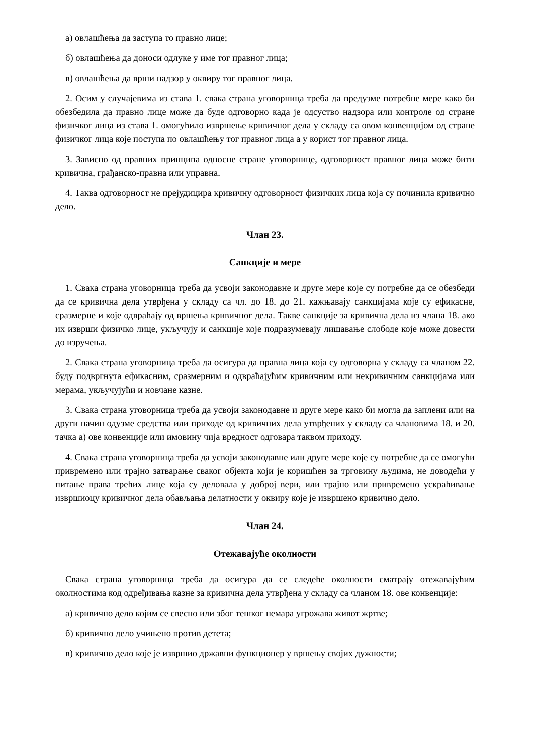а) овлашћења да заступа то правно лице;
б) овлашћења да доноси одлуке у име тог правног лица;
в) овлашћења да врши надзор у оквиру тог правног лица.
2. Осим у случајевима из става 1. свака страна уговорница треба да предузме потребне мере како би обезбедила да правно лице може да буде одговорно када је одсуство надзора или контроле од стране физичког лица из става 1. омогућило извршење кривичног дела у складу са овом конвенцијом од стране физичког лица које поступа по овлашћењу тог правног лица а у корист тог правног лица.
3. Зависно од правних принципа односне стране уговорнице, одговорност правног лица може бити кривична, грађанско-правна или управна.
4. Таква одговорност не прејудицира кривичну одговорност физичких лица која су починила кривично дело.
Члан 23.
Санкције и мере
1. Свака страна уговорница треба да усвоји законодавне и друге мере које су потребне да се обезбеди да се кривична дела утврђена у складу са чл. до 18. до 21. кажњавају санкцијама које су ефикасне, сразмерне и које одвраћају од вршења кривичног дела. Такве санкције за кривична дела из члана 18. ако их изврши физичко лице, укључују и санкције које подразумевају лишавање слободе које може довести до изручења.
2. Свака страна уговорница треба да осигура да правна лица која су одговорна у складу са чланом 22. буду подвргнута ефикасним, сразмерним и одвраћајућим кривичним или некривичним санкцијама или мерама, укључујући и новчане казне.
3. Свака страна уговорница треба да усвоји законодавне и друге мере како би могла да заплени или на други начин одузме средства или приходе од кривичних дела утврђених у складу са члановима 18. и 20. тачка а) ове конвенције или имовину чија вредност одговара таквом приходу.
4. Свака страна уговорница треба да усвоји законодавне или друге мере које су потребне да се омогући привремено или трајно затварање сваког објекта који је коришћен за трговину људима, не доводећи у питање права трећих лице која су деловала у доброј вери, или трајно или привремено ускраћивање извршиоцу кривичног дела обављања делатности у оквиру које је извршено кривично дело.
Члан 24.
Отежавајуће околности
Свака страна уговорница треба да осигура да се следеће околности сматрају отежавајућим околностима код одређивања казне за кривична дела утврђена у складу са чланом 18. ове конвенције:
а) кривично дело којим се свесно или због тешког немара угрожава живот жртве;
б) кривично дело учињено против детета;
в) кривично дело које је извршио државни функционер у вршењу својих дужности;